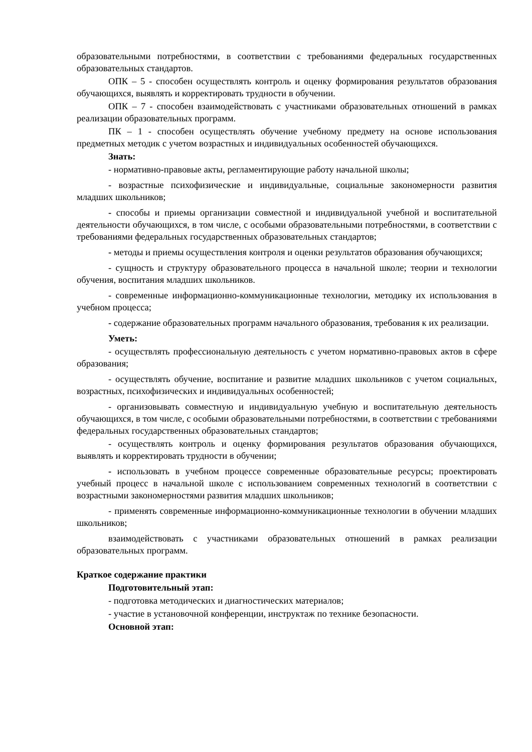образовательными потребностями, в соответствии с требованиями федеральных государственных образовательных стандартов.
ОПК – 5 - способен осуществлять контроль и оценку формирования результатов образования обучающихся, выявлять и корректировать трудности в обучении.
ОПК – 7 - способен взаимодействовать с участниками образовательных отношений в рамках реализации образовательных программ.
ПК – 1 - способен осуществлять обучение учебному предмету на основе использования предметных методик с учетом возрастных и индивидуальных особенностей обучающихся.
Знать:
- нормативно-правовые акты, регламентирующие работу начальной школы;
- возрастные психофизические и индивидуальные, социальные закономерности развития младших школьников;
- способы и приемы организации совместной и индивидуальной учебной и воспитательной деятельности обучающихся, в том числе, с особыми образовательными потребностями, в соответствии с требованиями федеральных государственных образовательных стандартов;
- методы и приемы осуществления контроля и оценки результатов образования обучающихся;
- сущность и структуру образовательного процесса в начальной школе; теории и технологии обучения, воспитания младших школьников.
- современные информационно-коммуникационные технологии, методику их использования в учебном процесса;
- содержание образовательных программ начального образования, требования к их реализации.
Уметь:
- осуществлять профессиональную деятельность с учетом нормативно-правовых актов в сфере образования;
- осуществлять обучение, воспитание и развитие младших школьников с учетом социальных, возрастных, психофизических и индивидуальных особенностей;
- организовывать совместную и индивидуальную учебную и воспитательную деятельность обучающихся, в том числе, с особыми образовательными потребностями, в соответствии с требованиями федеральных государственных образовательных стандартов;
- осуществлять контроль и оценку формирования результатов образования обучающихся, выявлять и корректировать трудности в обучении;
- использовать в учебном процессе современные образовательные ресурсы; проектировать учебный процесс в начальной школе с использованием современных технологий в соответствии с возрастными закономерностями развития младших школьников;
- применять современные информационно-коммуникационные технологии в обучении младших школьников;
взаимодействовать с участниками образовательных отношений в рамках реализации образовательных программ.
Краткое содержание практики
Подготовительный этап:
- подготовка методических и диагностических материалов;
- участие в установочной конференции, инструктаж по технике безопасности.
Основной этап: